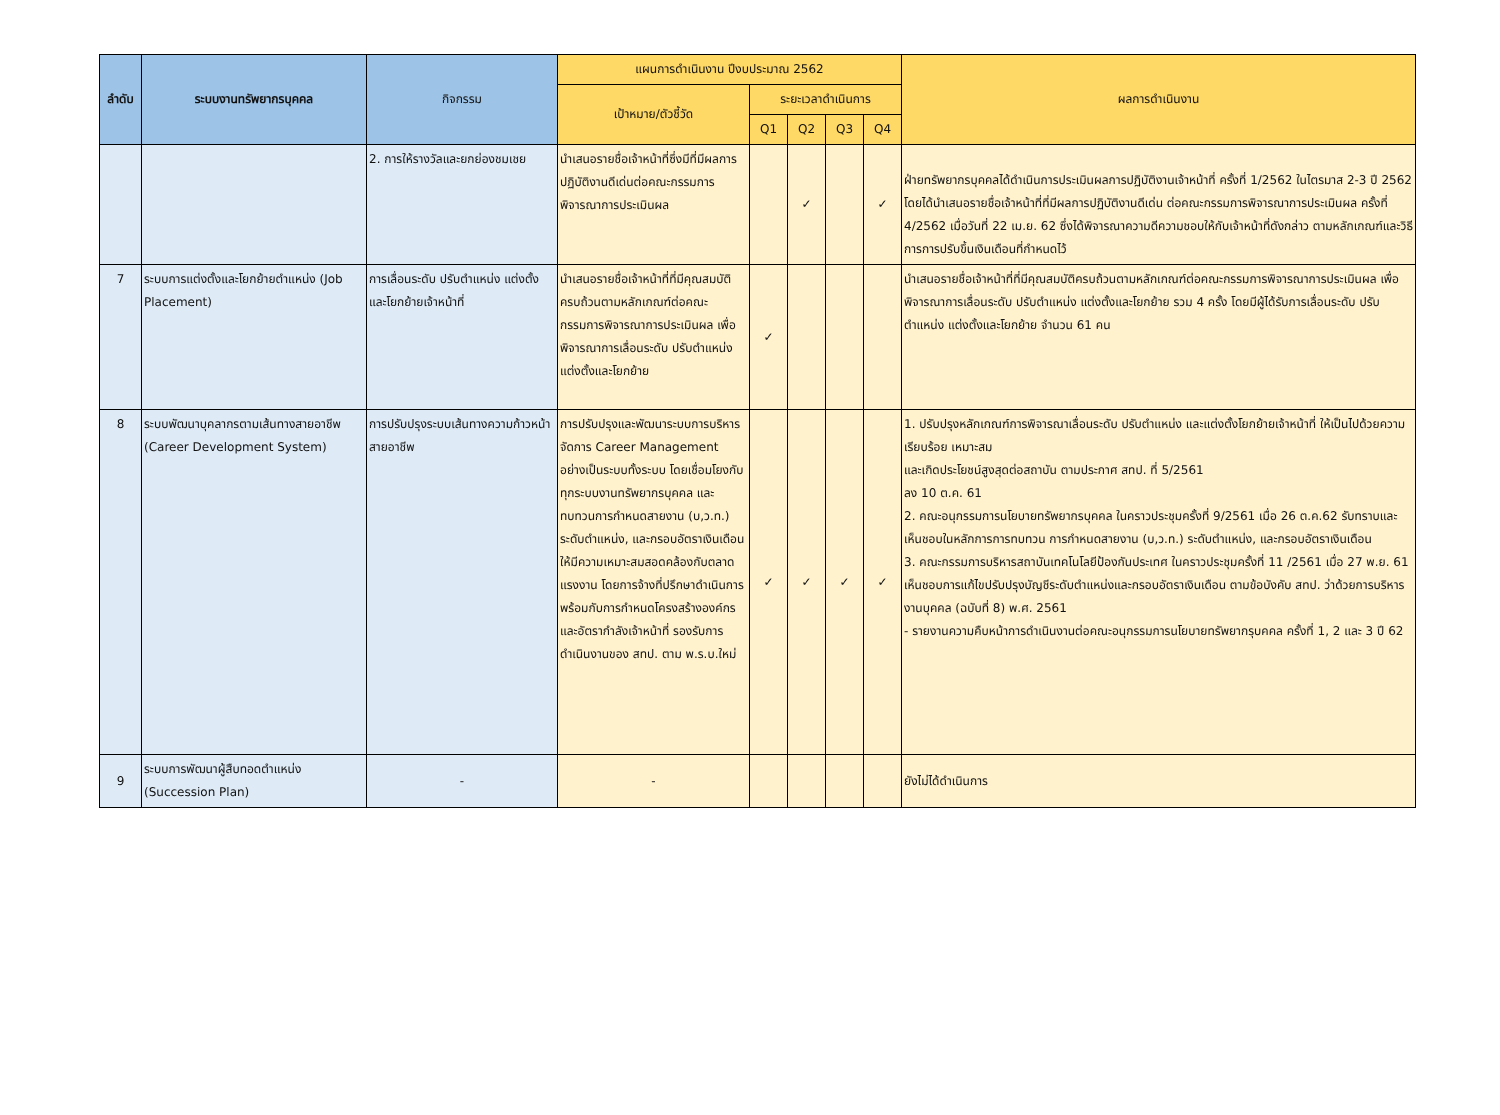| ลำดับ | ระบบงานทรัพยากรบุคคล | กิจกรรม | แผนการดำเนินงาน ปีงบประมาณ 2562 | | | | | ผลการดำเนินงาน |
| --- | --- | --- | --- | --- | --- | --- | --- | --- |
| | | | เป้าหมาย/ตัวชี้วัด | ระยะเวลาดำเนินการ | | | | |
| | | | | Q1 | Q2 | Q3 | Q4 | |
| | | 2. การให้รางวัลและยกย่องชมเชย | นำเสนอรายชื่อเจ้าหน้าที่ซึ่งมีที่มีผลการปฏิบัติงานดีเด่นต่อคณะกรรมการพิจารณาการประเมินผล | | ✓ | | ✓ | ฝ่ายทรัพยากรบุคคลได้ดำเนินการประเมินผลการปฏิบัติงานเจ้าหน้าที่ ครั้งที่ 1/2562 ในไตรมาส 2-3 ปี 2562 โดยได้นำเสนอรายชื่อเจ้าหน้าที่ที่มีผลการปฏิบัติงานดีเด่น ต่อคณะกรรมการพิจารณาการประเมินผล ครั้งที่ 4/2562 เมื่อวันที่ 22 เม.ย. 62 ซึ่งได้พิจารณาความดีความชอบให้กับเจ้าหน้าที่ดังกล่าว ตามหลักเกณฑ์และวิธีการการปรับขึ้นเงินเดือนที่กำหนดไว้ |
| 7 | ระบบการแต่งตั้งและโยกย้ายตำแหน่ง (Job Placement) | การเลื่อนระดับ ปรับตำแหน่ง แต่งตั้งและโยกย้ายเจ้าหน้าที่ | นำเสนอรายชื่อเจ้าหน้าที่ที่มีคุณสมบัติครบถ้วนตามหลักเกณฑ์ต่อคณะกรรมการพิจารณาการประเมินผล เพื่อพิจารณาการเลื่อนระดับ ปรับตำแหน่ง แต่งตั้งและโยกย้าย | ✓ | | | | นำเสนอรายชื่อเจ้าหน้าที่ที่มีคุณสมบัติครบถ้วนตามหลักเกณฑ์ต่อคณะกรรมการพิจารณาการประเมินผล เพื่อพิจารณาการเลื่อนระดับ ปรับตำแหน่ง แต่งตั้งและโยกย้าย รวม 4 ครั้ง โดยมีผู้ได้รับการเลื่อนระดับ ปรับตำแหน่ง แต่งตั้งและโยกย้าย จำนวน 61 คน |
| 8 | ระบบพัฒนาบุคลากรตามเส้นทางสายอาชีพ (Career Development System) | การปรับปรุงระบบเส้นทางความก้าวหน้าสายอาชีพ | การปรับปรุงและพัฒนาระบบการบริหารจัดการ Career Management อย่างเป็นระบบทั้งระบบ โดยเชื่อมโยงกับทุกระบบงานทรัพยากรบุคคล และทบทวนการกำหนดสายงาน (บ,ว.ท.) ระดับตำแหน่ง, และกรอบอัตราเงินเดือน ให้มีความเหมาะสมสอดคล้องกับตลาดแรงงาน โดยการจ้างที่ปรึกษาดำเนินการพร้อมกับการกำหนดโครงสร้างองค์กรและอัตรากำลังเจ้าหน้าที่ รองรับการดำเนินงานของ สทป. ตาม พ.ร.บ.ใหม่ | ✓ | ✓ | ✓ | ✓ | 1. ปรับปรุงหลักเกณฑ์การพิจารณาเลื่อนระดับ ปรับตำแหน่ง และแต่งตั้งโยกย้ายเจ้าหน้าที่ ให้เป็นไปด้วยความเรียบร้อย เหมาะสม และเกิดประโยชน์สูงสุดต่อสถาบัน ตามประกาศ สทป. ที่ 5/2561 ลง 10 ต.ค. 61 2. คณะอนุกรรมการนโยบายทรัพยากรบุคคล ในคราวประชุมครั้งที่ 9/2561 เมื่อ 26 ต.ค.62 รับทราบและเห็นชอบในหลักการการทบทวน การกำหนดสายงาน (บ,ว.ท.) ระดับตำแหน่ง, และกรอบอัตราเงินเดือน 3. คณะกรรมการบริหารสถาบันเทคโนโลยีป้องกันประเทศ ในคราวประชุมครั้งที่ 11 /2561 เมื่อ 27 พ.ย. 61 เห็นชอบการแก้ไขปรับปรุงบัญชีระดับตำแหน่งและกรอบอัตราเงินเดือน ตามข้อบังคับ สทป. ว่าด้วยการบริหารงานบุคคล (ฉบับที่ 8) พ.ศ. 2561 - รายงานความคืบหน้าการดำเนินงานต่อคณะอนุกรรมการนโยบายทรัพยากรุบคคล ครั้งที่ 1, 2 และ 3 ปี 62 |
| 9 | ระบบการพัฒนาผู้สืบทอดตำแหน่ง (Succession Plan) | - | - | | | | | ยังไม่ได้ดำเนินการ |